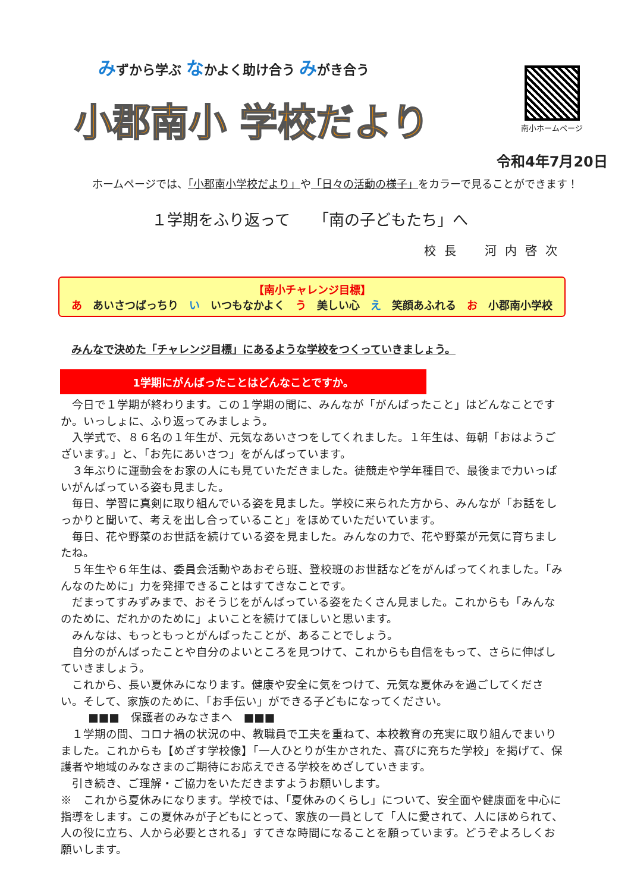みずから学ぶ なかよく助け合う みがき合う
小郡南小 学校だより
南小ホームページ
令和4年7月20日
ホームページでは、「小郡南小学校だより」や「日々の活動の様子」をカラーで見ることができます！
１学期をふり返って　　「南の子どもたち」へ
校長　河内啓次
【南小チャレンジ目標】
あ　あいさつばっちり　い　いつもなかよく　う　美しい心　え　笑顔あふれる　お　小郡南小学校
みんなで決めた「チャレンジ目標」にあるような学校をつくっていきましょう。
1学期にがんばったことはどんなことですか。
今日で１学期が終わります。この１学期の間に、みんなが「がんばったこと」はどんなことですか。いっしょに、ふり返ってみましょう。
入学式で、８６名の１年生が、元気なあいさつをしてくれました。１年生は、毎朝「おはようございます。」と、「お先にあいさつ」をがんばっています。
３年ぶりに運動会をお家の人にも見ていただきました。徒競走や学年種目で、最後まで力いっぱいがんばっている姿も見ました。
毎日、学習に真剣に取り組んでいる姿を見ました。学校に来られた方から、みんなが「お話をしっかりと聞いて、考えを出し合っていること」をほめていただいています。
毎日、花や野菜のお世話を続けている姿を見ました。みんなの力で、花や野菜が元気に育ちましたね。
５年生や６年生は、委員会活動やあおぞら班、登校班のお世話などをがんばってくれました。「みんなのために」力を発揮できることはすてきなことです。
だまってすみずみまで、おそうじをがんばっている姿をたくさん見ました。これからも「みんなのために、だれかのために」よいことを続けてほしいと思います。
みんなは、もっともっとがんばったことが、あることでしょう。
自分のがんばったことや自分のよいところを見つけて、これからも自信をもって、さらに伸ばしていきましょう。
これから、長い夏休みになります。健康や安全に気をつけて、元気な夏休みを過ごしてください。そして、家族のために、「お手伝い」ができる子どもになってください。
■■■　保護者のみなさまへ　■■■
１学期の間、コロナ禍の状況の中、教職員で工夫を重ねて、本校教育の充実に取り組んでまいりました。これからも【めざす学校像】「一人ひとりが生かされた、喜びに充ちた学校」を掲げて、保護者や地域のみなさまのご期待にお応えできる学校をめざしていきます。
引き続き、ご理解・ご協力をいただきますようお願いします。
※　これから夏休みになります。学校では、「夏休みのくらし」について、安全面や健康面を中心に指導をします。この夏休みが子どもにとって、家族の一員として「人に愛されて、人にほめられて、人の役に立ち、人から必要とされる」すてきな時間になることを願っています。どうぞよろしくお願いします。